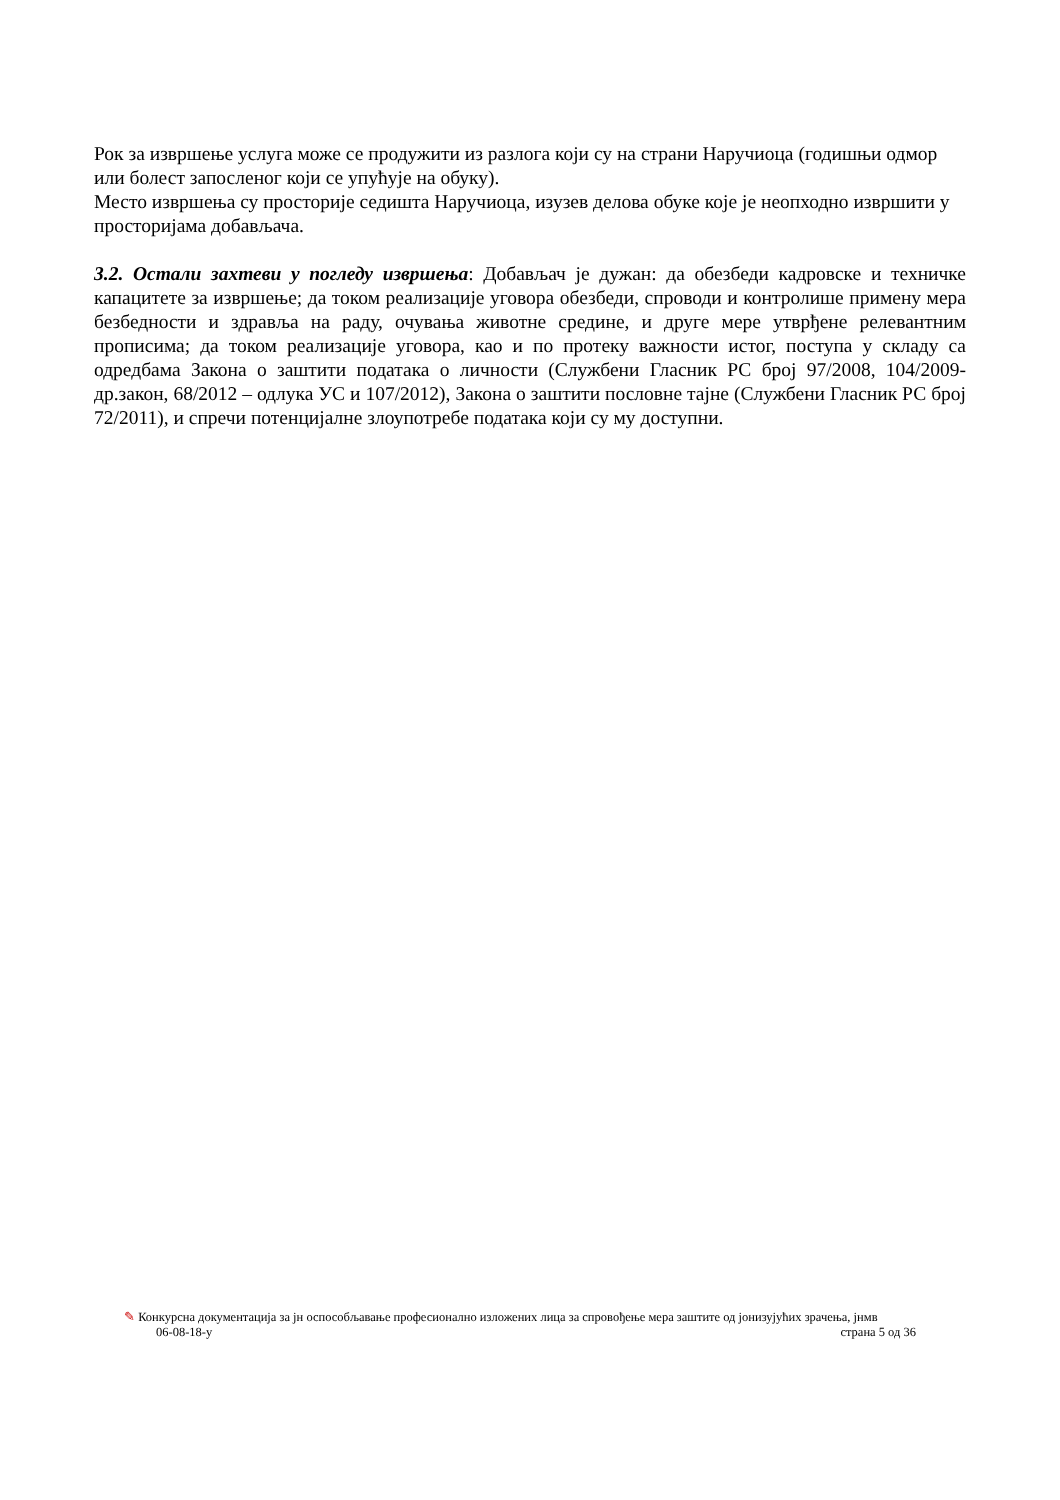Рок за извршење услуга може се продужити из разлога који су на страни Наручиоца (годишњи одмор или болест запосленог који се упућује на обуку).
Место извршења су просторије седишта Наручиоца, изузев делова обуке које је неопходно извршити у просторијама добављача.
3.2. Остали захтеви у погледу извршења: Добављач је дужан: да обезбеди кадровске и техничке капацитете за извршење; да током реализације уговора обезбеди, спроводи и контролише примену мера безбедности и здравља на раду, очувања животне средине, и друге мере утврђене релевантним прописима; да током реализације уговора, као и по протеку важности истог, поступа у складу са одредбама Закона о заштити података о личности (Службени Гласник РС број 97/2008, 104/2009-др.закон, 68/2012 – одлука УС и 107/2012), Закона о заштити пословне тајне (Службени Гласник РС број 72/2011), и спречи потенцијалне злоупотребе података који су му доступни.
✎ Конкурсна документација за јн оспособљавање професионално изложених лица за спровођење мера заштите од јонизујућих зрачења, јнмв
06-08-18-у страна 5 од 36